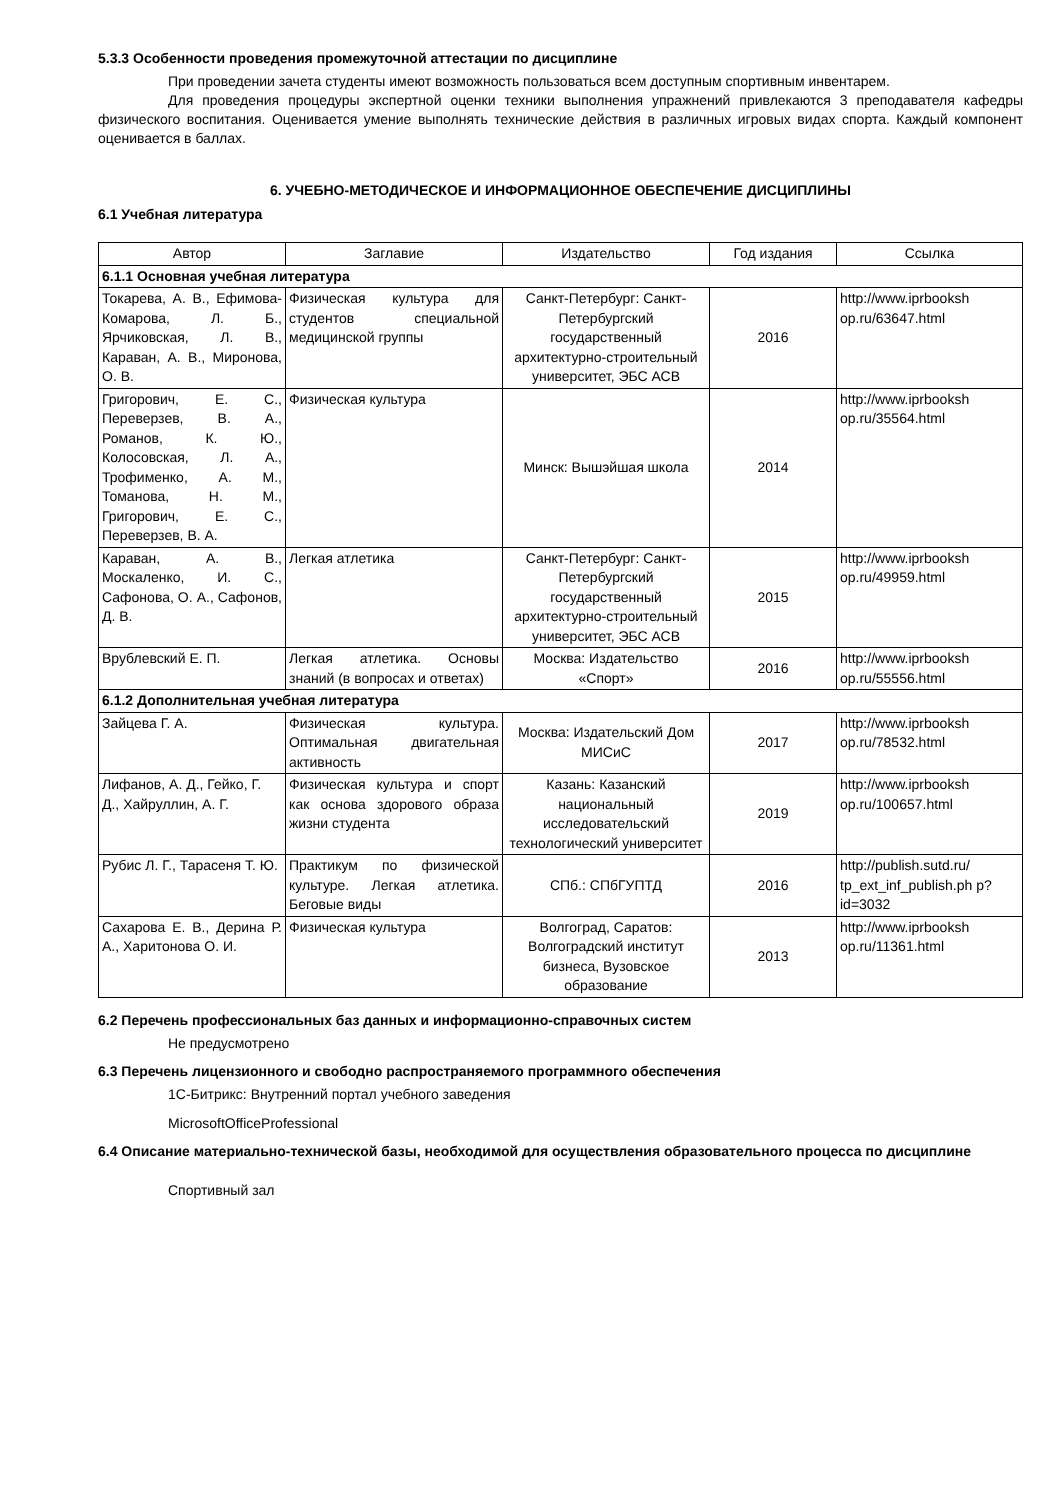5.3.3 Особенности проведения промежуточной аттестации по дисциплине
При проведении зачета студенты имеют возможность пользоваться всем доступным спортивным инвентарем.
Для проведения процедуры экспертной оценки техники выполнения упражнений привлекаются 3 преподавателя кафедры физического воспитания. Оценивается умение выполнять технические действия в различных игровых видах спорта. Каждый компонент оценивается в баллах.
6. УЧЕБНО-МЕТОДИЧЕСКОЕ И ИНФОРМАЦИОННОЕ ОБЕСПЕЧЕНИЕ ДИСЦИПЛИНЫ
6.1 Учебная литература
| Автор | Заглавие | Издательство | Год издания | Ссылка |
| --- | --- | --- | --- | --- |
| 6.1.1 Основная учебная литература | | | | |
| Токарева, А. В., Ефимова-Комарова, Л. Б., Ярчиковская, Л. В., Караван, А. В., Миронова, О. В. | Физическая культура для студентов специальной медицинской группы | Санкт-Петербург: Санкт-Петербургский государственный архитектурно-строительный университет, ЭБС АСВ | 2016 | http://www.iprbooksh op.ru/63647.html |
| Григорович, Е. С., Переверзев, В. А., Романов, К. Ю., Колосовская, Л. А., Трофименко, А. М., Томанова, Н. М., Григорович, Е. С., Переверзев, В. А. | Физическая культура | Минск: Вышэйшая школа | 2014 | http://www.iprbooksh op.ru/35564.html |
| Караван, А. В., Москаленко, И. С., Сафонова, О. А., Сафонов, Д. В. | Легкая атлетика | Санкт-Петербург: Санкт-Петербургский государственный архитектурно-строительный университет, ЭБС АСВ | 2015 | http://www.iprbooksh op.ru/49959.html |
| Врублевский Е. П. | Легкая атлетика. Основы знаний (в вопросах и ответах) | Москва: Издательство «Спорт» | 2016 | http://www.iprbooksh op.ru/55556.html |
| 6.1.2 Дополнительная учебная литература | | | | |
| Зайцева Г. А. | Физическая культура. Оптимальная двигательная активность | Москва: Издательский Дом МИСиС | 2017 | http://www.iprbooksh op.ru/78532.html |
| Лифанов, А. Д., Гейко, Г. Д., Хайруллин, А. Г. | Физическая культура и спорт как основа здорового образа жизни студента | Казань: Казанский национальный исследовательский технологический университет | 2019 | http://www.iprbooksh op.ru/100657.html |
| Рубис Л. Г., Тарасеня Т. Ю. | Практикум по физической культуре. Легкая атлетика. Беговые виды | СПб.: СПбГУПТД | 2016 | http://publish.sutd.ru/ tp_ext_inf_publish.ph p?id=3032 |
| Сахарова Е. В., Дерина Р. А., Харитонова О. И. | Физическая культура | Волгоград, Саратов: Волгоградский институт бизнеса, Вузовское образование | 2013 | http://www.iprbooksh op.ru/11361.html |
6.2 Перечень профессиональных баз данных и информационно-справочных систем
Не предусмотрено
6.3 Перечень лицензионного и свободно распространяемого программного обеспечения
1С-Битрикс: Внутренний портал учебного заведения
MicrosoftOfficeProfessional
6.4 Описание материально-технической базы, необходимой для осуществления образовательного процесса по дисциплине
Спортивный зал